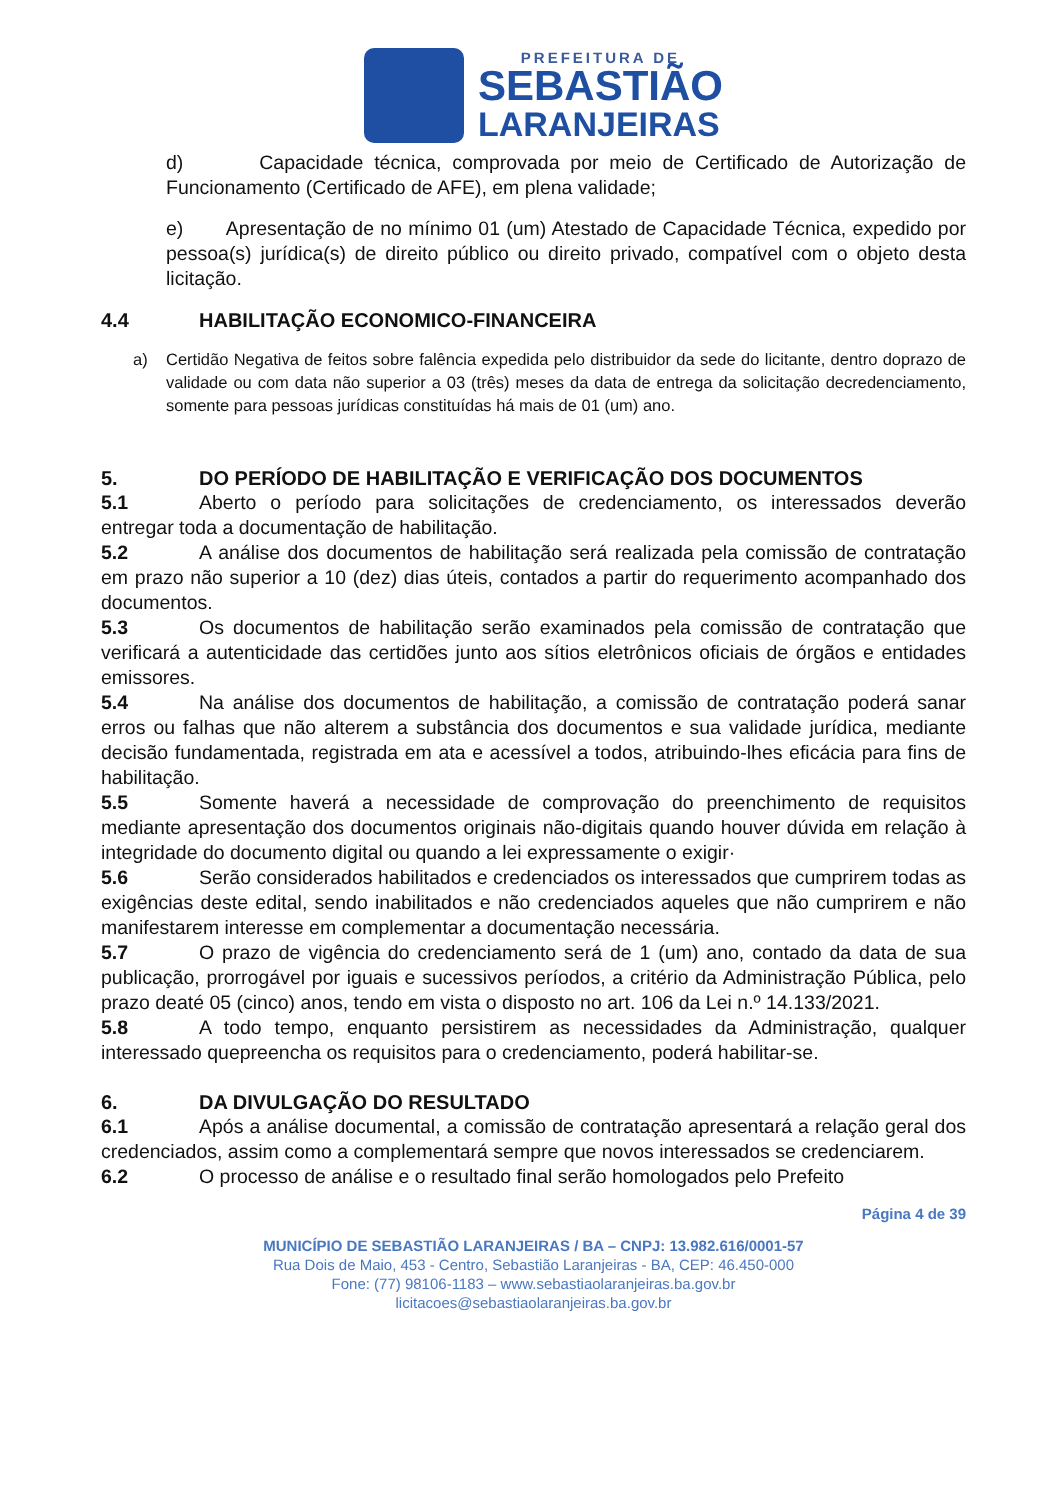PREFEITURA DE
SEBASTIÃO
LARANJEIRAS
d) Capacidade técnica, comprovada por meio de Certificado de Autorização de Funcionamento (Certificado de AFE), em plena validade;
e) Apresentação de no mínimo 01 (um) Atestado de Capacidade Técnica, expedido por pessoa(s) jurídica(s) de direito público ou direito privado, compatível com o objeto desta licitação.
4.4 HABILITAÇÃO ECONOMICO-FINANCEIRA
a) Certidão Negativa de feitos sobre falência expedida pelo distribuidor da sede do licitante, dentro doprazo de validade ou com data não superior a 03 (três) meses da data de entrega da solicitação decredenciamento, somente para pessoas jurídicas constituídas há mais de 01 (um) ano.
5. DO PERÍODO DE HABILITAÇÃO E VERIFICAÇÃO DOS DOCUMENTOS
5.1 Aberto o período para solicitações de credenciamento, os interessados deverão entregar toda a documentação de habilitação.
5.2 A análise dos documentos de habilitação será realizada pela comissão de contratação em prazo não superior a 10 (dez) dias úteis, contados a partir do requerimento acompanhado dos documentos.
5.3 Os documentos de habilitação serão examinados pela comissão de contratação que verificará a autenticidade das certidões junto aos sítios eletrônicos oficiais de órgãos e entidades emissores.
5.4 Na análise dos documentos de habilitação, a comissão de contratação poderá sanar erros ou falhas que não alterem a substância dos documentos e sua validade jurídica, mediante decisão fundamentada, registrada em ata e acessível a todos, atribuindo-lhes eficácia para fins de habilitação.
5.5 Somente haverá a necessidade de comprovação do preenchimento de requisitos mediante apresentação dos documentos originais não-digitais quando houver dúvida em relação à integridade do documento digital ou quando a lei expressamente o exigir·
5.6 Serão considerados habilitados e credenciados os interessados que cumprirem todas as exigências deste edital, sendo inabilitados e não credenciados aqueles que não cumprirem e não manifestarem interesse em complementar a documentação necessária.
5.7 O prazo de vigência do credenciamento será de 1 (um) ano, contado da data de sua publicação, prorrogável por iguais e sucessivos períodos, a critério da Administração Pública, pelo prazo deaté 05 (cinco) anos, tendo em vista o disposto no art. 106 da Lei n.º 14.133/2021.
5.8 A todo tempo, enquanto persistirem as necessidades da Administração, qualquer interessado quepreencha os requisitos para o credenciamento, poderá habilitar-se.
6. DA DIVULGAÇÃO DO RESULTADO
6.1 Após a análise documental, a comissão de contratação apresentará a relação geral dos credenciados, assim como a complementará sempre que novos interessados se credenciarem.
6.2 O processo de análise e o resultado final serão homologados pelo Prefeito
Página 4 de 39
MUNICÍPIO DE SEBASTIÃO LARANJEIRAS / BA – CNPJ: 13.982.616/0001-57
Rua Dois de Maio, 453 - Centro, Sebastião Laranjeiras - BA, CEP: 46.450-000
Fone: (77) 98106-1183 – www.sebastiaolaranjeiras.ba.gov.br
licitacoes@sebastiaolaranjeiras.ba.gov.br